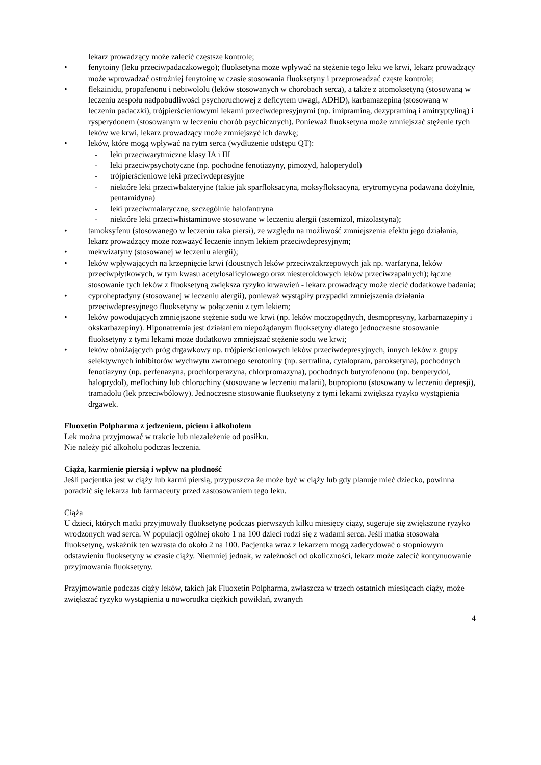lekarz prowadzący może zalecić częstsze kontrole;
• fenytoiny (leku przeciwpadaczkowego); fluoksetyna może wpływać na stężenie tego leku we krwi, lekarz prowadzący może wprowadzać ostrożniej fenytoinę w czasie stosowania fluoksetyny i przeprowadzać częste kontrole;
• flekainidu, propafenonu i nebiwololu (leków stosowanych w chorobach serca), a także z atomoksetyną (stosowaną w leczeniu zespołu nadpobudliwości psychoruchowej z deficytem uwagi, ADHD), karbamazepiną (stosowaną w leczeniu padaczki), trójpierścieniowymi lekami przeciwdepresyjnymi (np. imipraminą, dezypraminą i amitryptyliną) i rysperydonem (stosowanym w leczeniu chorób psychicznych). Ponieważ fluoksetyna może zmniejszać stężenie tych leków we krwi, lekarz prowadzący może zmniejszyć ich dawkę;
• leków, które mogą wpływać na rytm serca (wydłużenie odstępu QT):
- leki przeciwarytmiczne klasy IA i III
- leki przeciwpsychotyczne (np. pochodne fenotiazyny, pimozyd, haloperydol)
- trójpierścieniowe leki przeciwdepresyjne
- niektóre leki przeciwbakteryjne (takie jak sparfloksacyna, moksyfloksacyna, erytromycyna podawana dożylnie, pentamidyna)
- leki przeciwmalaryczne, szczególnie halofantryna
- niektóre leki przeciwhistaminowe stosowane w leczeniu alergii (astemizol, mizolastyna);
• tamoksyfenu (stosowanego w leczeniu raka piersi), ze względu na możliwość zmniejszenia efektu jego działania, lekarz prowadzący może rozważyć leczenie innym lekiem przeciwdepresyjnym;
• mekwizatyny (stosowanej w leczeniu alergii);
• leków wpływających na krzepnięcie krwi (doustnych leków przeciwzakrzepowych jak np. warfaryna, leków przeciwpłytkowych, w tym kwasu acetylosalicylowego oraz niesteroidowych leków przeciwzapalnych); łączne stosowanie tych leków z fluoksetyną zwiększa ryzyko krwawień - lekarz prowadzący może zlecić dodatkowe badania;
• cyproheptadyny (stosowanej w leczeniu alergii), ponieważ wystąpiły przypadki zmniejszenia działania przeciwdepresyjnego fluoksetyny w połączeniu z tym lekiem;
• leków powodujących zmniejszone stężenie sodu we krwi (np. leków moczopędnych, desmopresyny, karbamazepiny i okskarbazepiny). Hiponatremia jest działaniem niepożądanym fluoksetyny dlatego jednoczesne stosowanie fluoksetyny z tymi lekami może dodatkowo zmniejszać stężenie sodu we krwi;
• leków obniżających próg drgawkowy np. trójpierścieniowych leków przeciwdepresyjnych, innych leków z grupy selektywnych inhibitorów wychwytu zwrotnego serotoniny (np. sertralina, cytalopram, paroksetyna), pochodnych fenotiazyny (np. perfenazyna, prochlorperazyna, chlorpromazyna), pochodnych butyrofenonu (np. benperydol, haloprydol), meflochiny lub chlorochiny (stosowane w leczeniu malarii), bupropionu (stosowany w leczeniu depresji), tramadolu (lek przeciwbólowy). Jednoczesne stosowanie fluoksetyny z tymi lekami zwiększa ryzyko wystąpienia drgawek.
Fluoxetin Polpharma z jedzeniem, piciem i alkoholem
Lek można przyjmować w trakcie lub niezależenie od posiłku.
Nie należy pić alkoholu podczas leczenia.
Ciąża, karmienie piersią i wpływ na płodność
Jeśli pacjentka jest w ciąży lub karmi piersią, przypuszcza że może być w ciąży lub gdy planuje mieć dziecko, powinna poradzić się lekarza lub farmaceuty przed zastosowaniem tego leku.
Ciąża
U dzieci, których matki przyjmowały fluoksetynę podczas pierwszych kilku miesięcy ciąży, sugeruje się zwiększone ryzyko wrodzonych wad serca. W populacji ogólnej około 1 na 100 dzieci rodzi się z wadami serca. Jeśli matka stosowała fluoksetynę, wskaźnik ten wzrasta do około 2 na 100. Pacjentka wraz z lekarzem mogą zadecydować o stopniowym odstawieniu fluoksetyny w czasie ciąży. Niemniej jednak, w zależności od okoliczności, lekarz może zalecić kontynuowanie przyjmowania fluoksetyny.
Przyjmowanie podczas ciąży leków, takich jak Fluoxetin Polpharma, zwłaszcza w trzech ostatnich miesiącach ciąży, może zwiększać ryzyko wystąpienia u noworodka ciężkich powikłań, zwanych
4